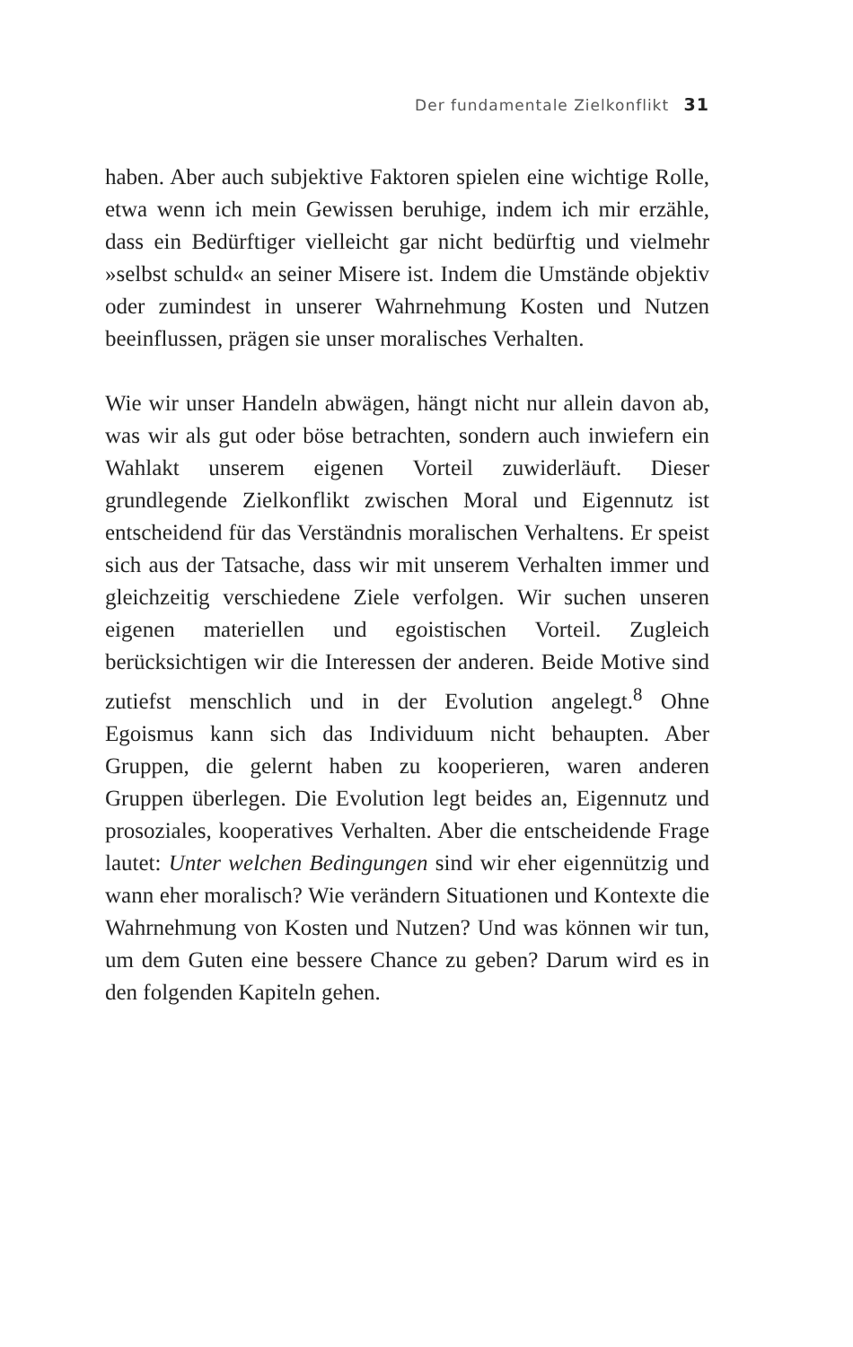Der fundamentale Zielkonflikt 31
haben. Aber auch subjektive Faktoren spielen eine wichtige Rolle, etwa wenn ich mein Gewissen beruhige, indem ich mir erzähle, dass ein Bedürftiger vielleicht gar nicht bedürftig und vielmehr »selbst schuld« an seiner Misere ist. Indem die Umstände objektiv oder zumindest in unserer Wahrnehmung Kosten und Nutzen beeinflussen, prägen sie unser moralisches Verhalten.
Wie wir unser Handeln abwägen, hängt nicht nur allein davon ab, was wir als gut oder böse betrachten, sondern auch inwiefern ein Wahlakt unserem eigenen Vorteil zuwiderläuft. Dieser grundlegende Zielkonflikt zwischen Moral und Eigennutz ist entscheidend für das Verständnis moralischen Verhaltens. Er speist sich aus der Tatsache, dass wir mit unserem Verhalten immer und gleichzeitig verschiedene Ziele verfolgen. Wir suchen unseren eigenen materiellen und egoistischen Vorteil. Zugleich berücksichtigen wir die Interessen der anderen. Beide Motive sind zutiefst menschlich und in der Evolution angelegt.<sup>8</sup> Ohne Egoismus kann sich das Individuum nicht behaupten. Aber Gruppen, die gelernt haben zu kooperieren, waren anderen Gruppen überlegen. Die Evolution legt beides an, Eigennutz und prosoziales, kooperatives Verhalten. Aber die entscheidende Frage lautet: Unter welchen Bedingungen sind wir eher eigennützig und wann eher moralisch? Wie verändern Situationen und Kontexte die Wahrnehmung von Kosten und Nutzen? Und was können wir tun, um dem Guten eine bessere Chance zu geben? Darum wird es in den folgenden Kapiteln gehen.